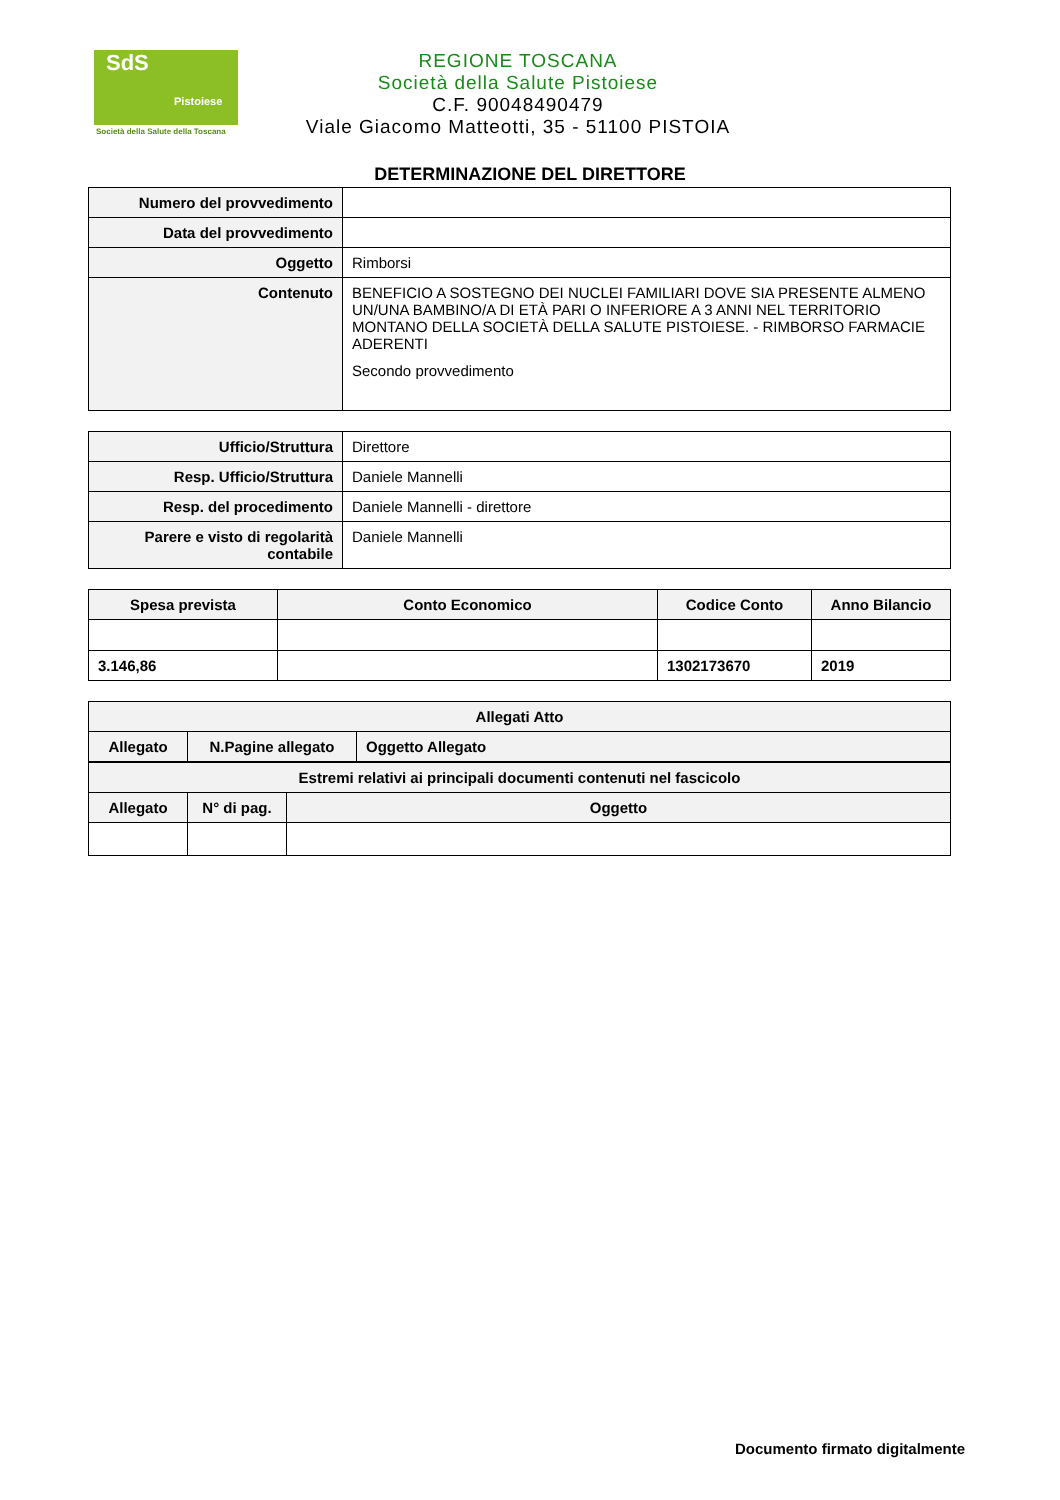SdS
Pistoiese
Società della Salute della Toscana
REGIONE TOSCANA
Società della Salute Pistoiese
C.F. 90048490479
Viale Giacomo Matteotti, 35 - 51100 PISTOIA
DETERMINAZIONE DEL DIRETTORE
| Numero del provvedimento | |
| Data del provvedimento | |
| Oggetto | Rimborsi |
| Contenuto | BENEFICIO A SOSTEGNO DEI NUCLEI FAMILIARI DOVE SIA PRESENTE ALMENO UN/UNA BAMBINO/A DI ETÀ PARI O INFERIORE A 3 ANNI NEL TERRITORIO MONTANO DELLA SOCIETÀ DELLA SALUTE PISTOIESE. - RIMBORSO FARMACIE ADERENTI Secondo provvedimento |
| Ufficio/Struttura | Direttore |
| Resp. Ufficio/Struttura | Daniele Mannelli |
| Resp. del procedimento | Daniele Mannelli - direttore |
| Parere e visto di regolarità contabile | Daniele Mannelli |
| Spesa prevista | Conto Economico | Codice Conto | Anno Bilancio |
| --- | --- | --- | --- |
| 3.146,86 | | 1302173670 | 2019 |
| Allegati Atto | | |
| --- | --- | --- |
| Allegato | N.Pagine allegato | Oggetto Allegato |
| Estremi relativi ai principali documenti contenuti nel fascicolo | | |
| --- | --- | --- |
| Allegato | N° di pag. | Oggetto |
Documento firmato digitalmente